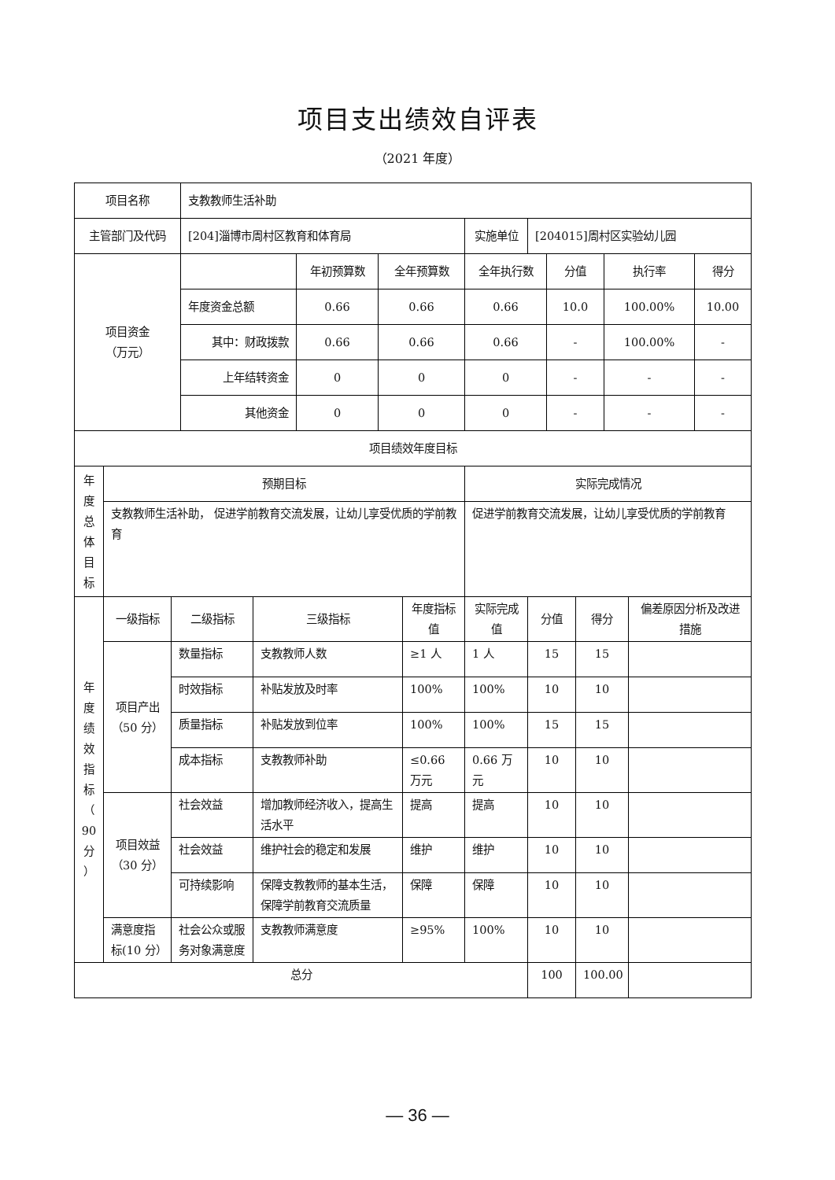项目支出绩效自评表
（2021 年度）
| 项目名称 | | | 支教教师生活补助 | | | | | | | | | | | |
| 主管部门及代码 | | | [204]淄博市周村区教育和体育局 | | | | | 实施单位 | [204015]周村区实验幼儿园 | | | | | |
| 项目资金 （万元） | | | | | 年初预算数 | 全年预算数 | | 全年执行数 | | 分值 | | 执行率 | | 得分 |
| | | | 年度资金总额 | | 0.66 | 0.66 | | 0.66 | | 10.0 | | 100.00% | | 10.00 |
| | | | 其中：财政拨款 | | 0.66 | 0.66 | | 0.66 | | - | | 100.00% | | - |
| | | | 上年结转资金 | | 0 | 0 | | 0 | | - | | - | | - |
| | | | 其他资金 | | 0 | 0 | | 0 | | - | | - | | - |
| 项目绩效年度目标 | | | | | | | | | | | | | | |
| 年 度 总 体 目 标 | 预期目标 | | | | | | | 实际完成情况 | | | | | | |
| | 支教教师生活补助， 促进学前教育交流发展，让幼儿享受优质的学前教育 | | | | | | | 促进学前教育交流发展，让幼儿享受优质的学前教育 | | | | | | |
| 年 度 绩 效 指 标 （ 90 分 ） | 一级指标 | 二级指标 | | 三级指标 | | | 年度指标值 | 实际完成值 | 分值 | | 得分 | | 偏差原因分析及改进措施 | |
| | 项目产出（50 分） | 数量指标 | | 支教教师人数 | | | ≥1 人 | 1 人 | 15 | | 15 | | | |
| | | 时效指标 | | 补贴发放及时率 | | | 100% | 100% | 10 | | 10 | | | |
| | | 质量指标 | | 补贴发放到位率 | | | 100% | 100% | 15 | | 15 | | | |
| | | 成本指标 | | 支教教师补助 | | | ≤0.66 万元 | 0.66 万元 | 10 | | 10 | | | |
| | 项目效益（30 分） | 社会效益 | | 增加教师经济收入，提高生活水平 | | | 提高 | 提高 | 10 | | 10 | | | |
| | | 社会效益 | | 维护社会的稳定和发展 | | | 维护 | 维护 | 10 | | 10 | | | |
| | | 可持续影响 | | 保障支教教师的基本生活，保障学前教育交流质量 | | | 保障 | 保障 | 10 | | 10 | | | |
| | 满意度指标(10 分） | 社会公众或服务对象满意度 | | 支教教师满意度 | | | ≥95% | 100% | 10 | | 10 | | | |
| 总分 | | | | | | | | | 100 | | 100.00 | | | |
— 36 —